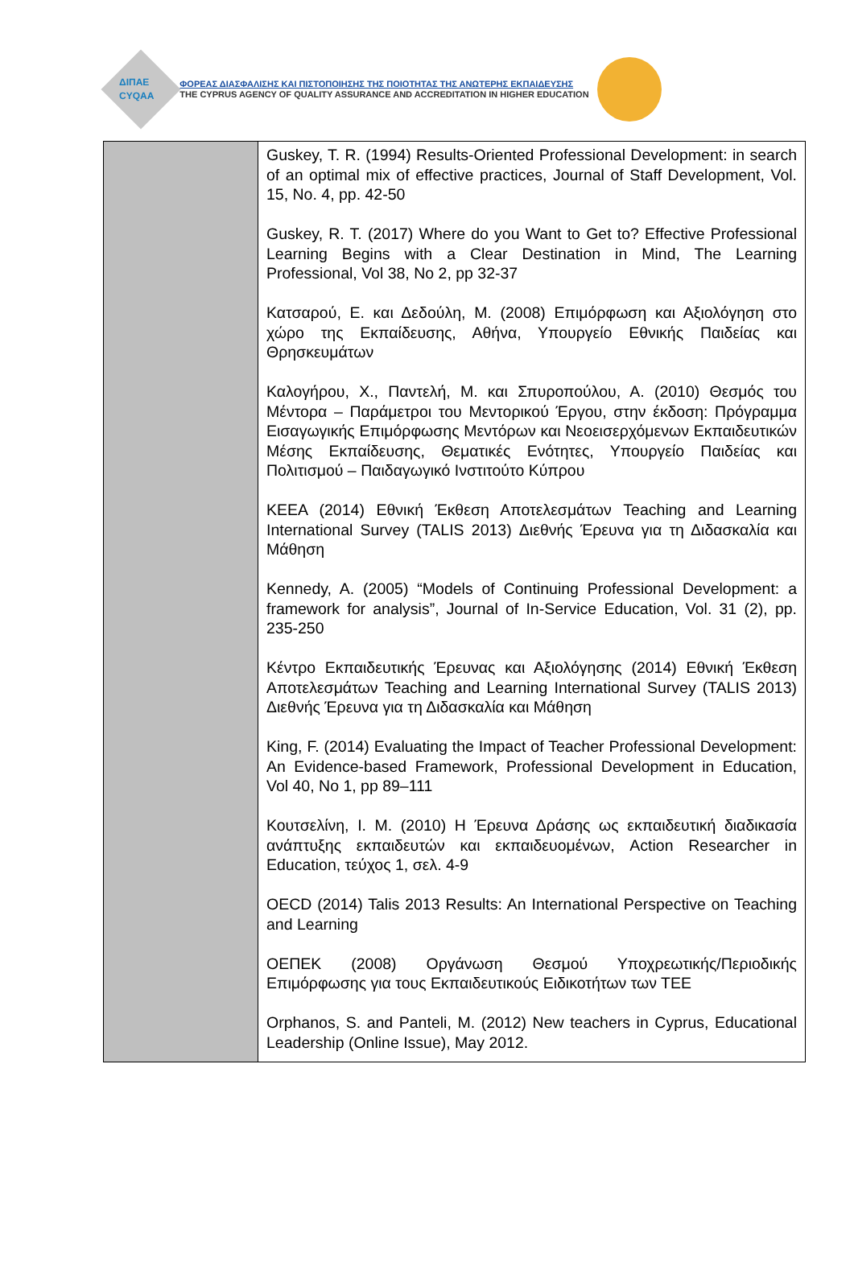ΔΙΠΑΕ
CYQAA
ΦΟΡΕΑΣ ΔΙΑΣΦΑΛΙΣΗΣ ΚΑΙ ΠΙΣΤΟΠΟΙΗΣΗΣ ΤΗΣ ΠΟΙΟΤΗΤΑΣ ΤΗΣ ΑΝΩΤΕΡΗΣ ΕΚΠΑΙΔΕΥΣΗΣ
THE CYPRUS AGENCY OF QUALITY ASSURANCE AND ACCREDITATION IN HIGHER EDUCATION
| | Guskey, T. R. (1994) Results-Oriented Professional Development: in search of an optimal mix of effective practices, Journal of Staff Development, Vol. 15, No. 4, pp. 42-50 Guskey, R. T. (2017) Where do you Want to Get to? Effective Professional Learning Begins with a Clear Destination in Mind, The Learning Professional, Vol 38, No 2, pp 32-37 Κατσαρού, Ε. και Δεδούλη, Μ. (2008) Επιμόρφωση και Αξιολόγηση στο χώρο της Εκπαίδευσης, Αθήνα, Υπουργείο Εθνικής Παιδείας και Θρησκευμάτων Καλογήρου, Χ., Παντελή, Μ. και Σπυροπούλου, Α. (2010) Θεσμός του Μέντορα – Παράμετροι του Μεντορικού Έργου, στην έκδοση: Πρόγραμμα Εισαγωγικής Επιμόρφωσης Μεντόρων και Νεοεισερχόμενων Εκπαιδευτικών Μέσης Εκπαίδευσης, Θεματικές Ενότητες, Υπουργείο Παιδείας και Πολιτισμού – Παιδαγωγικό Ινστιτούτο Κύπρου ΚΕΕΑ (2014) Εθνική Έκθεση Αποτελεσμάτων Teaching and Learning International Survey (TALIS 2013) Διεθνής Έρευνα για τη Διδασκαλία και Μάθηση Kennedy, A. (2005) “Models of Continuing Professional Development: a framework for analysis”, Journal of In-Service Education, Vol. 31 (2), pp. 235-250 Κέντρο Εκπαιδευτικής Έρευνας και Αξιολόγησης (2014) Εθνική Έκθεση Αποτελεσμάτων Teaching and Learning International Survey (TALIS 2013) Διεθνής Έρευνα για τη Διδασκαλία και Μάθηση King, F. (2014) Evaluating the Impact of Teacher Professional Development: An Evidence-based Framework, Professional Development in Education, Vol 40, No 1, pp 89–111 Κουτσελίνη, Ι. Μ. (2010) Η Έρευνα Δράσης ως εκπαιδευτική διαδικασία ανάπτυξης εκπαιδευτών και εκπαιδευομένων, Action Researcher in Education, τεύχος 1, σελ. 4-9 OECD (2014) Talis 2013 Results: An International Perspective on Teaching and Learning ΟΕΠΕΚ (2008) Οργάνωση Θεσμού Υποχρεωτικής/Περιοδικής Επιμόρφωσης για τους Εκπαιδευτικούς Ειδικοτήτων των ΤΕΕ Orphanos, S. and Panteli, M. (2012) New teachers in Cyprus, Educational Leadership (Online Issue), May 2012. |